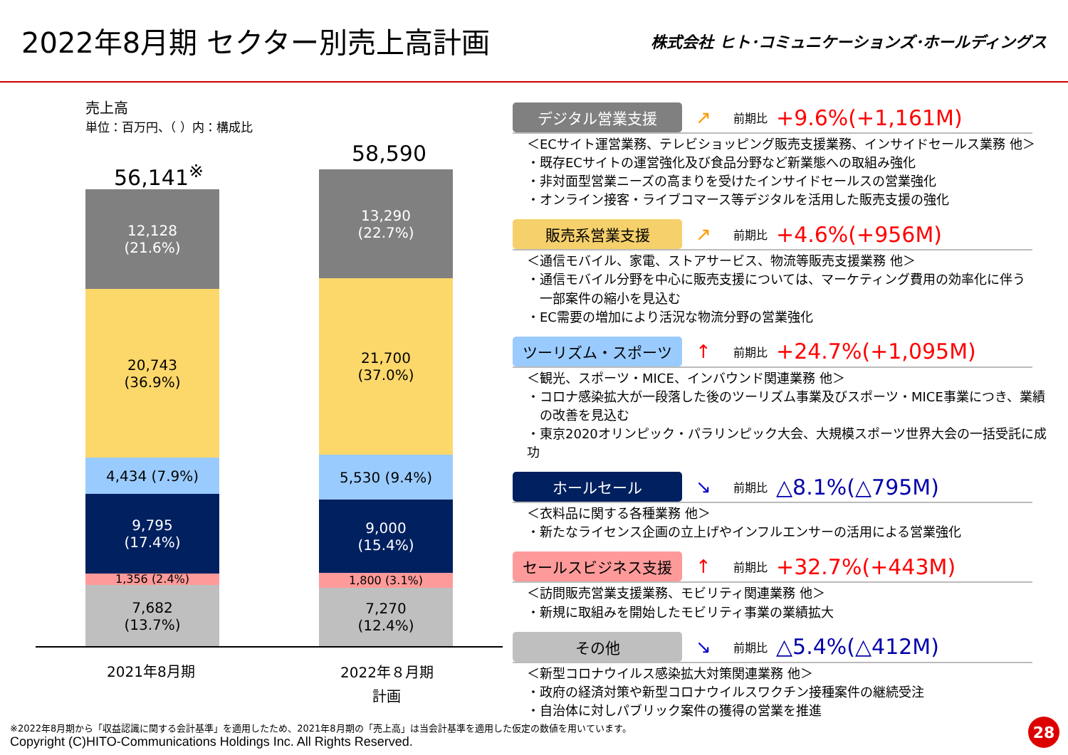2022年8月期 セクター別売上高計画
株式会社 ヒト･コミュニケーションズ･ホールディングス
売上高
単位：百万円、（ ）内：構成比
56,141<sup>※</sup>
58,590
12,128
(21.6%)
20,743
(36.9%)
4,434 (7.9%)
9,795
(17.4%)
1,356 (2.4%)
7,682
(13.7%)
13,290
(22.7%)
21,700
(37.0%)
5,530 (9.4%)
9,000
(15.4%)
1,800 (3.1%)
7,270
(12.4%)
2021年8月期
2022年８月期
計画
デジタル営業支援
↗ 前期比 +9.6%(+1,161M)
＜ECサイト運営業務、テレビショッピング販売支援業務、インサイドセールス業務 他＞
・既存ECサイトの運営強化及び食品分野など新業態への取組み強化
・非対面型営業ニーズの高まりを受けたインサイドセールスの営業強化
・オンライン接客・ライブコマース等デジタルを活用した販売支援の強化
販売系営業支援
↗ 前期比 +4.6%(+956M)
＜通信モバイル、家電、ストアサービス、物流等販売支援業務 他＞
・通信モバイル分野を中心に販売支援については、マーケティング費用の効率化に伴う
　一部案件の縮小を見込む
・EC需要の増加により活況な物流分野の営業強化
ツーリズム・スポーツ
↑ 前期比 +24.7%(+1,095M)
＜観光、スポーツ・MICE、インバウンド関連業務 他＞
・コロナ感染拡大が一段落した後のツーリズム事業及びスポーツ・MICE事業につき、業績
　の改善を見込む
・東京2020オリンピック・パラリンピック大会、大規模スポーツ世界大会の一括受託に成功
ホールセール
↘ 前期比 △8.1%(△795M)
＜衣料品に関する各種業務 他＞
・新たなライセンス企画の立上げやインフルエンサーの活用による営業強化
セールスビジネス支援
↑ 前期比 +32.7%(+443M)
＜訪問販売営業支援業務、モビリティ関連業務 他＞
・新規に取組みを開始したモビリティ事業の業績拡大
その他
↘ 前期比 △5.4%(△412M)
＜新型コロナウイルス感染拡大対策関連業務 他＞
・政府の経済対策や新型コロナウイルスワクチン接種案件の継続受注
・自治体に対しパブリック案件の獲得の営業を推進
※2022年8月期から「収益認識に関する会計基準」を適用したため、2021年8月期の「売上高」は当会計基準を適用した仮定の数値を用いています。
Copyright (C)HITO-Communications Holdings Inc. All Rights Reserved.
28